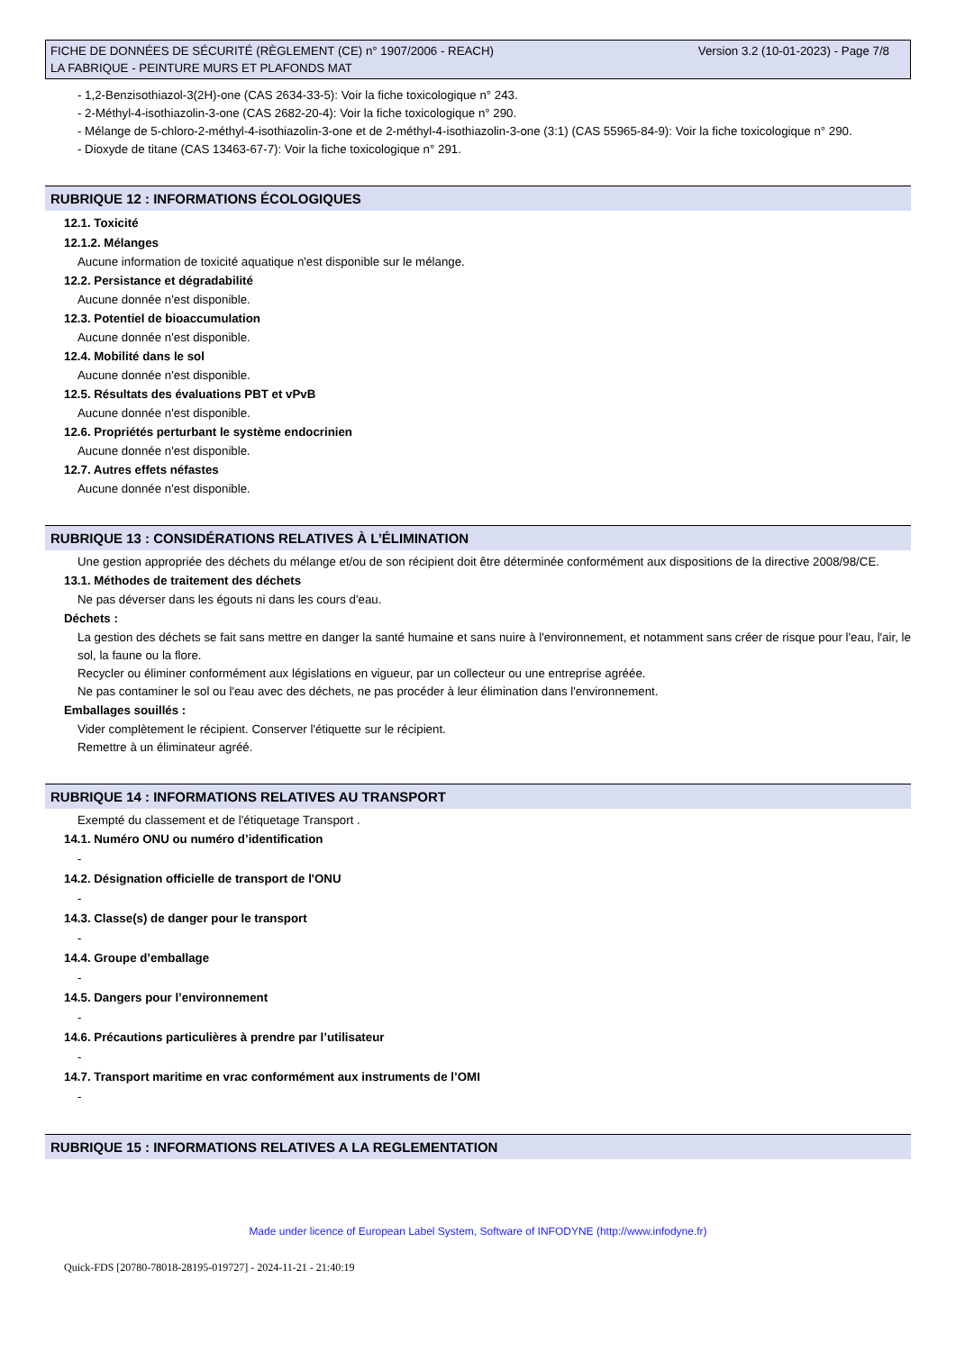FICHE DE DONNÉES DE SÉCURITÉ (RÈGLEMENT (CE) n° 1907/2006 - REACH) Version 3.2 (10-01-2023) - Page 7/8
LA FABRIQUE - PEINTURE MURS ET PLAFONDS MAT
- 1,2-Benzisothiazol-3(2H)-one (CAS 2634-33-5): Voir la fiche toxicologique n° 243.
- 2-Méthyl-4-isothiazolin-3-one (CAS 2682-20-4): Voir la fiche toxicologique n° 290.
- Mélange de 5-chloro-2-méthyl-4-isothiazolin-3-one et de 2-méthyl-4-isothiazolin-3-one (3:1) (CAS 55965-84-9): Voir la fiche toxicologique n° 290.
- Dioxyde de titane (CAS 13463-67-7): Voir la fiche toxicologique n° 291.
RUBRIQUE 12 : INFORMATIONS ÉCOLOGIQUES
12.1. Toxicité
12.1.2. Mélanges
Aucune information de toxicité aquatique n'est disponible sur le mélange.
12.2. Persistance et dégradabilité
Aucune donnée n'est disponible.
12.3. Potentiel de bioaccumulation
Aucune donnée n'est disponible.
12.4. Mobilité dans le sol
Aucune donnée n'est disponible.
12.5. Résultats des évaluations PBT et vPvB
Aucune donnée n'est disponible.
12.6. Propriétés perturbant le système endocrinien
Aucune donnée n'est disponible.
12.7. Autres effets néfastes
Aucune donnée n'est disponible.
RUBRIQUE 13 : CONSIDÉRATIONS RELATIVES À L’ÉLIMINATION
Une gestion appropriée des déchets du mélange et/ou de son récipient doit être déterminée conformément aux dispositions de la directive 2008/98/CE.
13.1. Méthodes de traitement des déchets
Ne pas déverser dans les égouts ni dans les cours d'eau.
Déchets :
La gestion des déchets se fait sans mettre en danger la santé humaine et sans nuire à l'environnement, et notamment sans créer de risque pour l'eau, l'air, le sol, la faune ou la flore.
Recycler ou éliminer conformément aux législations en vigueur, par un collecteur ou une entreprise agréée.
Ne pas contaminer le sol ou l'eau avec des déchets, ne pas procéder à leur élimination dans l'environnement.
Emballages souillés :
Vider complètement le récipient. Conserver l'étiquette sur le récipient.
Remettre à un éliminateur agréé.
RUBRIQUE 14 : INFORMATIONS RELATIVES AU TRANSPORT
Exempté du classement et de l'étiquetage Transport .
14.1. Numéro ONU ou numéro d’identification
-
14.2. Désignation officielle de transport de l'ONU
-
14.3. Classe(s) de danger pour le transport
-
14.4. Groupe d’emballage
-
14.5. Dangers pour l’environnement
-
14.6. Précautions particulières à prendre par l’utilisateur
-
14.7. Transport maritime en vrac conformément aux instruments de l’OMI
-
RUBRIQUE 15 : INFORMATIONS RELATIVES A LA REGLEMENTATION
Made under licence of European Label System, Software of INFODYNE (http://www.infodyne.fr)
Quick-FDS [20780-78018-28195-019727] - 2024-11-21 - 21:40:19